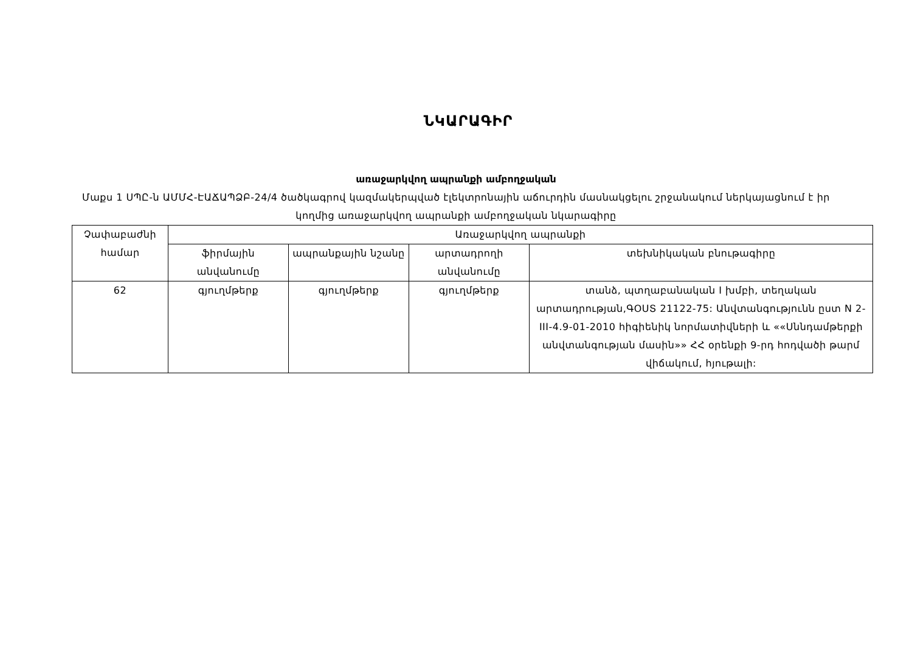ՆԿԱՐԱԳԻՐ
առաջարկվող ապրանքի ամբողջական
Մաքս 1 ՍՊԸ-ն ԱՄՄՀ-ԷԱՃԱՊՁԲ-24/4 ծածկագրով կազմակերպված էլեկտրոնային աճուրդին մասնակցելու շրջանակում ներկայացնում է իր կողմից առաջարկվող ապրանքի ամբողջական նկարագիրը
| Չափաբաժնի համար | Առաջարկվող ապրանքի | | | |
| --- | --- | --- | --- | --- |
| | ֆիրմային անվանումը | ապրանքային նշանը | արտադրողի անվանումը | տեխնիկական բնութագիրը |
| 62 | գյուղմթերք | գյուղմթերք | գյուղմթերք | տանձ, պտղաբանական I խմբի, տեղական արտադրության,ԳՕՍՏ 21122-75: Անվտանգությունն ըստ N 2-III-4.9-01-2010 հիգիենիկ նորմատիվների և ««Սննդամթերքի անվտանգության մասին»» ՀՀ օրենքի 9-րդ հոդվածի թարմ վիճակում, հյութալի: |